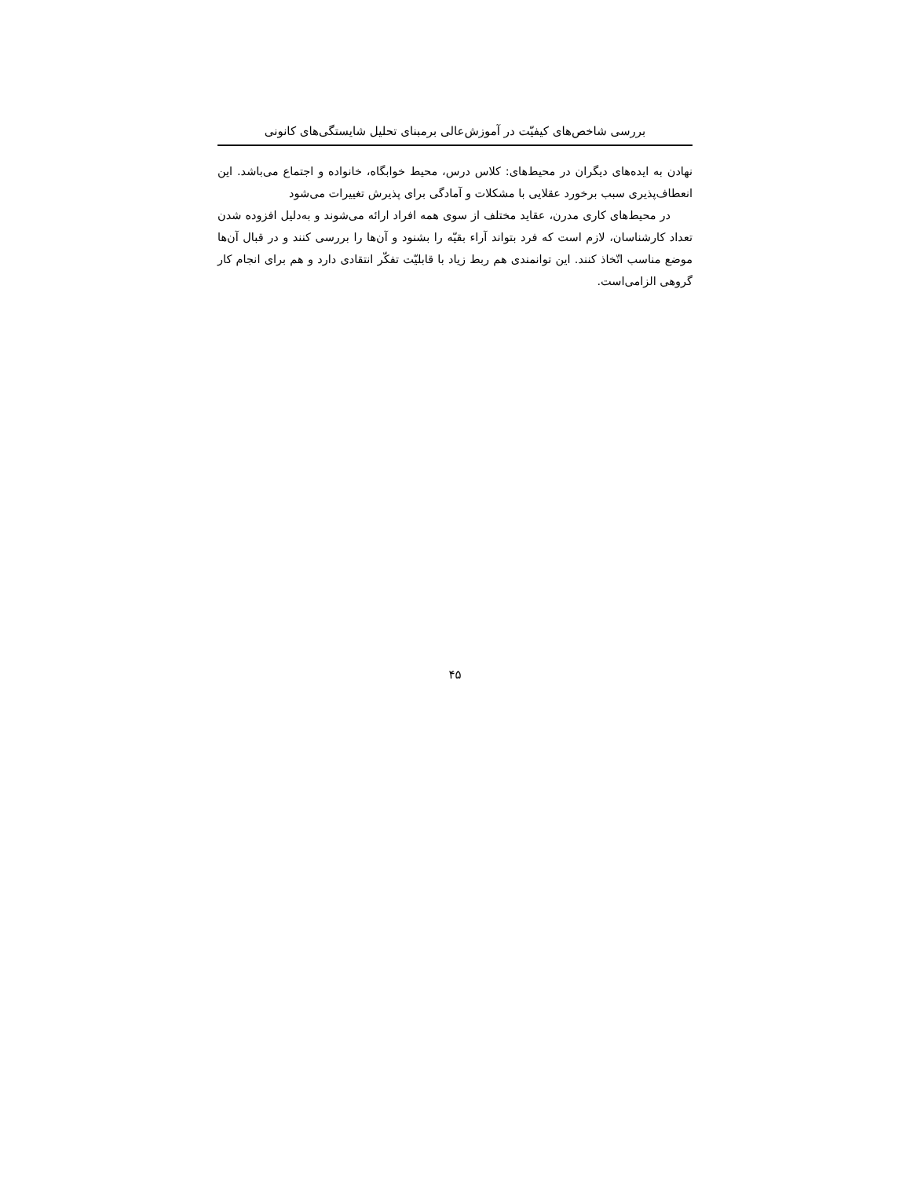بررسی شاخص‌های کیفیّت در آموزش‌عالی برمبنای تحلیل شایستگی‌های کانونی
نهادن به ایده‌های دیگران در محیط‌های: کلاس درس، محیط خوابگاه، خانواده و اجتماع می‌باشد. این انعطاف‌پذیری سبب برخورد عقلایی با مشکلات و آمادگی برای پذیرش تغییرات می‌شود
در محیط‌های کاری مدرن، عقاید مختلف از سوی همه افراد ارائه می‌شوند و به‌دلیل افزوده شدن تعداد کارشناسان، لازم است که فرد بتواند آراء بقیّه را بشنود و آن‌ها را بررسی کنند و در قبال آن‌ها موضع مناسب اتّخاذ کنند. این توانمندی هم ربط زیاد با قابلیّت تفکّر انتقادی دارد و هم برای انجام کار گروهی الزامی‌است.
۴۵